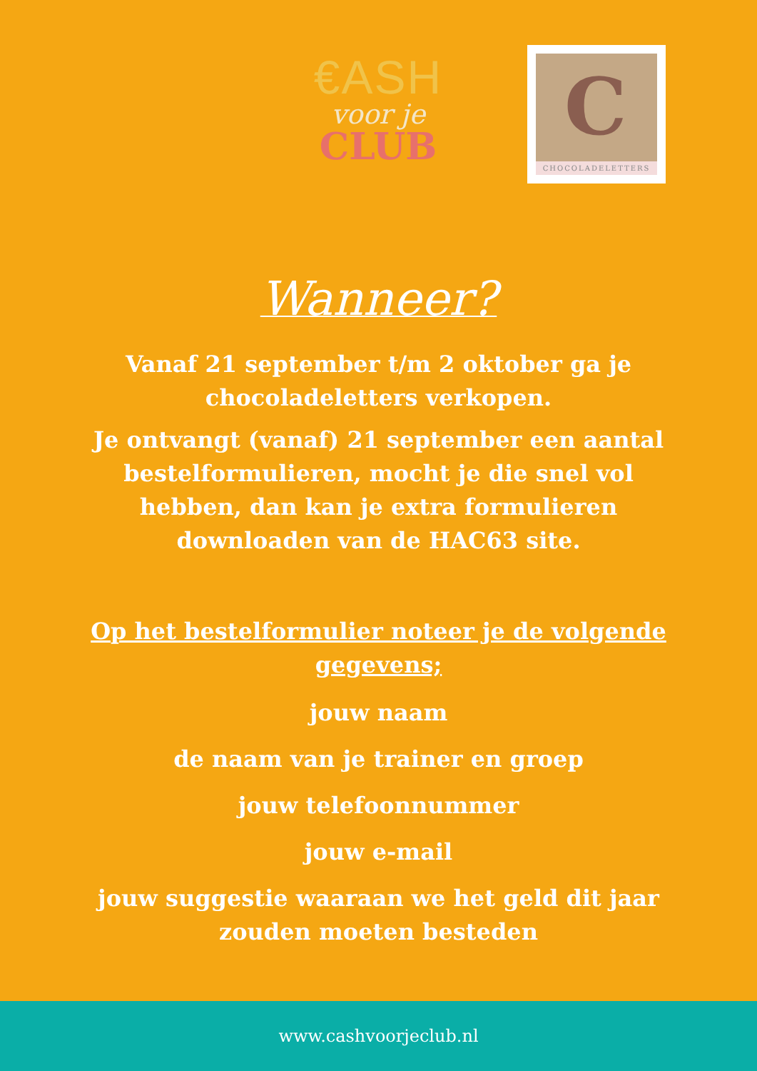€ASH
voor je
CLUB
C
CHOCOLADELETTERS
Wanneer?
Vanaf 21 september t/m 2 oktober ga je chocoladeletters verkopen.
Je ontvangt (vanaf) 21 september een aantal bestelformulieren, mocht je die snel vol hebben, dan kan je extra formulieren downloaden van de HAC63 site.
Op het bestelformulier noteer je de volgende gegevens;
jouw naam
de naam van je trainer en groep
jouw telefoonnummer
jouw e-mail
jouw suggestie waaraan we het geld dit jaar zouden moeten besteden
www.cashvoorjeclub.nl